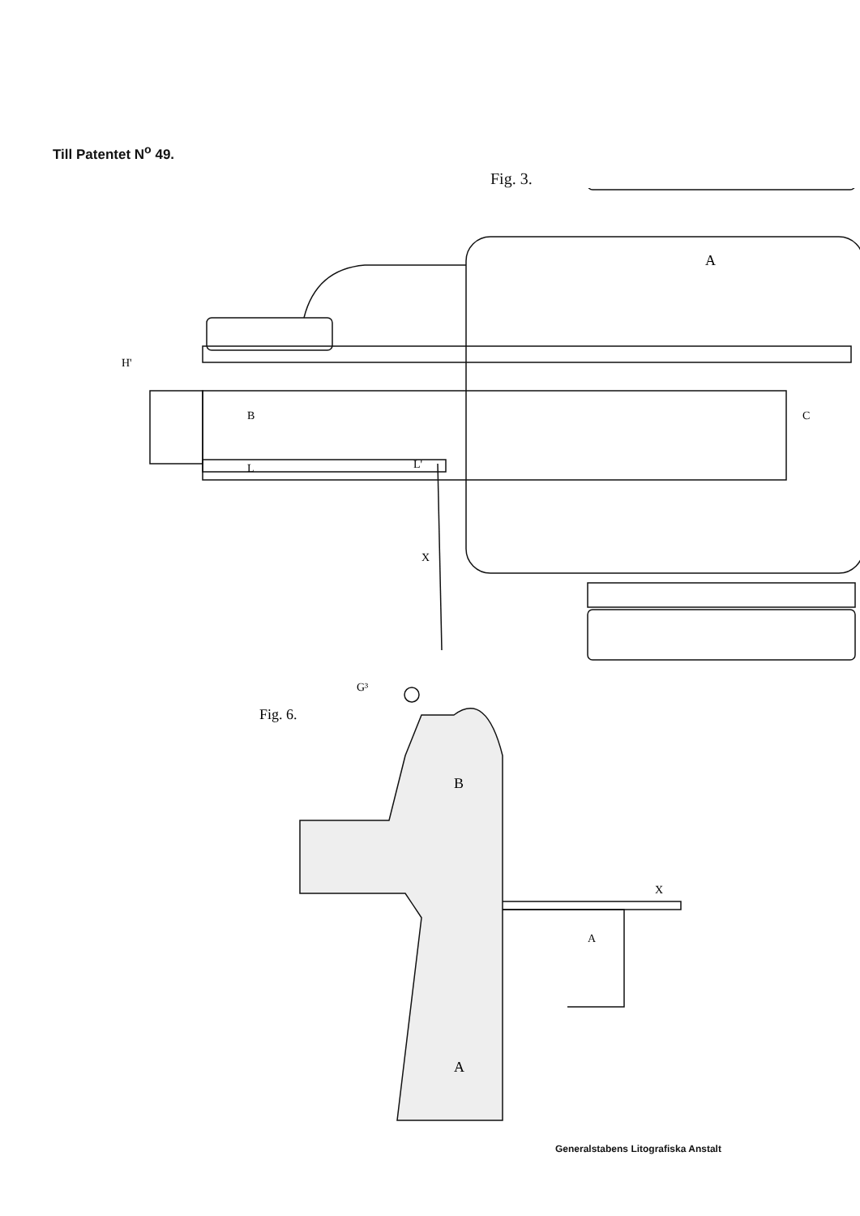Till Patentet N<sup>o</sup> 49.
Fig. 3.
A
B
L
L'
X
C
H'
G³
Fig. 6.
B
A
A
X
Generalstabens Litografiska Anstalt